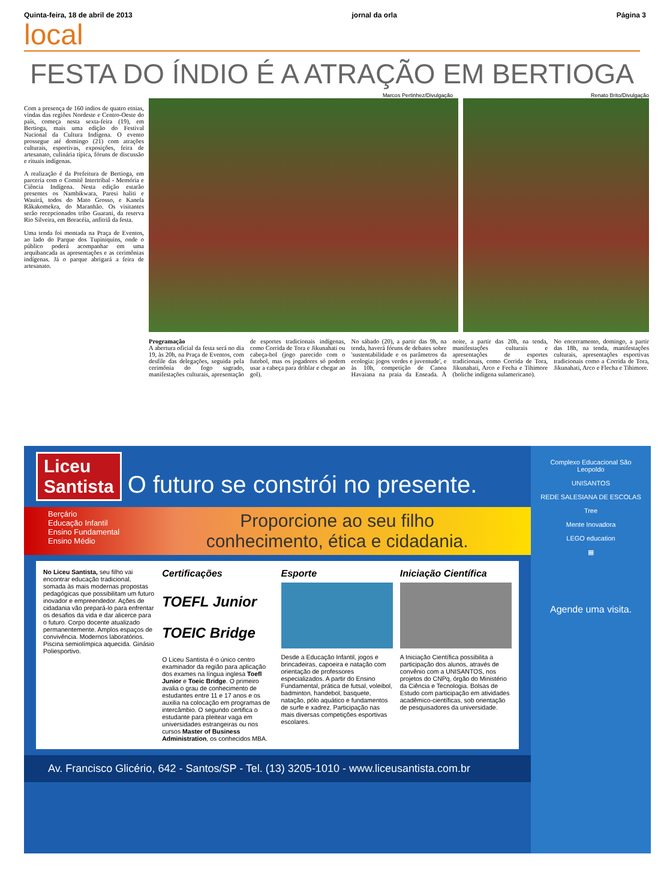Quinta-feira, 18 de abril de 2013 jornal da orla Página 3
local
FESTA DO ÍNDIO É A ATRAÇÃO EM BERTIOGA
Marcos Pertinhez/Divulgação Renato Brito/Divulgação
Com a presença de 160 indios de quatro etnias, vindas das regiões Nordeste e Centro-Oeste do país, começa nesta sexta-feira (19), em Bertioga, mais uma edição do Festival Nacional da Cultura Indígena. O evento prossegue até domingo (21) com atrações culturais, esportivas, exposições, feira de artesanato, culinária típica, fóruns de discussão e rituais indígenas.
A realização é da Prefeitura de Bertioga, em parceria com o Comitê Intertribal - Memória e Ciência Indígena. Nesta edição estarão presentes os Nambikwara, Paresi haliti e Wauirá, todos do Mato Grosso, e Kanela Rãkakomekra, do Maranhão. Os visitantes serão recepcionados tribo Guarani, da reserva Rio Silveira, em Boracéia, anfitriã da festa.
Uma tenda foi montada na Praça de Eventos, ao lado do Parque dos Tupiniquins, onde o público poderá acompanhar em uma arquibancada as apresentações e as cerimônias indígenas. Já o parque abrigará a feira de artesanato.
Programação
A abertura oficial da festa será no dia 19, às 20h, na Praça de Eventos, com desfile das delegações, seguida pela cerimônia do fogo sagrado, manifestações culturais, apresentação de esportes tradicionais indígenas, como Corrida de Tora e Jikunahati ou cabeça-bol (jogo parecido com o futebol, mas os jogadores só podem usar a cabeça para driblar e chegar ao gol).
No sábado (20), a partir das 9h, na tenda, haverá fóruns de debates sobre 'sustentabilidade e os parâmetros da ecologia: jogos verdes e juventude', e às 10h, competição de Canoa Havaiana na praia da Enseada. À noite, a partir das 20h, na tenda, manifestações culturais e apresentações de esportes tradicionais, como Corrida de Tora, Jikunahati, Arco e Fecha e Tihimore (boliche indígena sulamericano).
No encerramento, domingo, a partir das 18h, na tenda, manifestações culturais, apresentações esportivas tradicionais como a Corrida de Tora, Jikunahati, Arco e Flecha e Tihimore.
Liceu
Santista O futuro se constrói no presente.
Berçário
Educação Infantil
Ensino Fundamental
Ensino Médio
Proporcione ao seu filho
conhecimento, ética e cidadania.
No Liceu Santista, seu filho vai encontrar educação tradicional, somada às mais modernas propostas pedagógicas que possibilitam um futuro inovador e empreendedor. Ações de cidadania vão prepará-lo para enfrentar os desafios da vida e dar alicerce para o futuro. Corpo docente atualizado permanentemente. Amplos espaços de convivência. Modernos laboratórios. Piscina semiolímpica aquecida. Ginásio Poliesportivo.
Certificações
TOEFL Junior
TOEIC Bridge
O Liceu Santista é o único centro examinador da região para aplicação dos exames na língua inglesa Toefl Junior e Toeic Bridge. O primeiro avalia o grau de conhecimento de estudantes entre 11 e 17 anos e os auxilia na colocação em programas de intercâmbio. O segundo certifica o estudante para pleitear vaga em universidades estrangeiras ou nos cursos Master of Business Administration, os conhecidos MBA.
Esporte
Desde a Educação Infantil, jogos e brincadeiras, capoeira e natação com orientação de professores especializados. A partir do Ensino Fundamental, prática de futsal, voleibol, badminton, handebol, basquete, natação, pólo aquático e fundamentos de surfe e xadrez. Participação nas mais diversas competições esportivas escolares.
Iniciação Científica
A Iniciação Científica possibilita a participação dos alunos, através de convênio com a UNISANTOS, nos projetos do CNPq, órgão do Ministério da Ciência e Tecnologia. Bolsas de Estudo com participação em atividades acadêmico-científicas, sob orientação de pesquisadores da universidade.
Av. Francisco Glicério, 642 - Santos/SP - Tel. (13) 3205-1010 - www.liceusantista.com.br
Complexo Educacional São Leopoldo
UNISANTOS
REDE SALESIANA DE ESCOLAS
Tree
Mente Inovadora
LEGO education
▦
Agende uma visita.